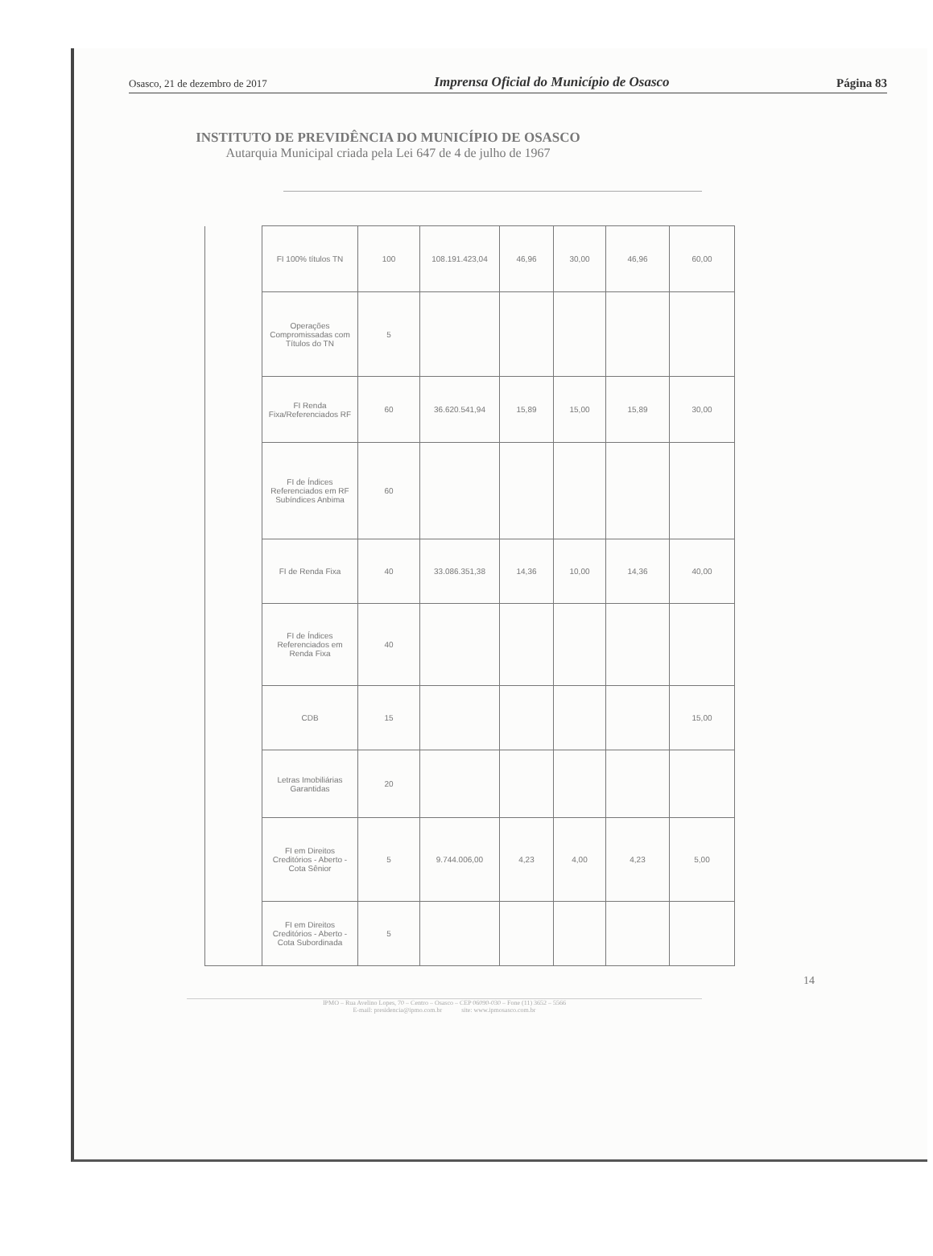Osasco, 21 de dezembro de 2017 Imprensa Oficial do Município de Osasco Página 83
INSTITUTO DE PREVIDÊNCIA DO MUNICÍPIO DE OSASCO
Autarquia Municipal criada pela Lei 647 de 4 de julho de 1967
| | FI 100% títulos TN | 100 | 108.191.423,04 | 46,96 | 30,00 | 46,96 | 60,00 |
| | Operações Compromissadas com Títulos do TN | 5 | | | | | |
| | FI Renda Fixa/Referenciados RF | 60 | 36.620.541,94 | 15,89 | 15,00 | 15,89 | 30,00 |
| | FI de Índices Referenciados em RF Subíndices Anbima | 60 | | | | | |
| | FI de Renda Fixa | 40 | 33.086.351,38 | 14,36 | 10,00 | 14,36 | 40,00 |
| | FI de Índices Referenciados em Renda Fixa | 40 | | | | | |
| | CDB | 15 | | | | | 15,00 |
| | Letras Imobiliárias Garantidas | 20 | | | | | |
| | FI em Direitos Creditórios - Aberto - Cota Sênior | 5 | 9.744.006,00 | 4,23 | 4,00 | 4,23 | 5,00 |
| | FI em Direitos Creditórios - Aberto - Cota Subordinada | 5 | | | | | |
14
IPMO – Rua Avelino Lopes, 70 – Centro – Osasco – CEP 06090-030 – Fone (11) 3652 – 5566
E-mail: presidencia@ipmo.com.br site: www.ipmosasco.com.br